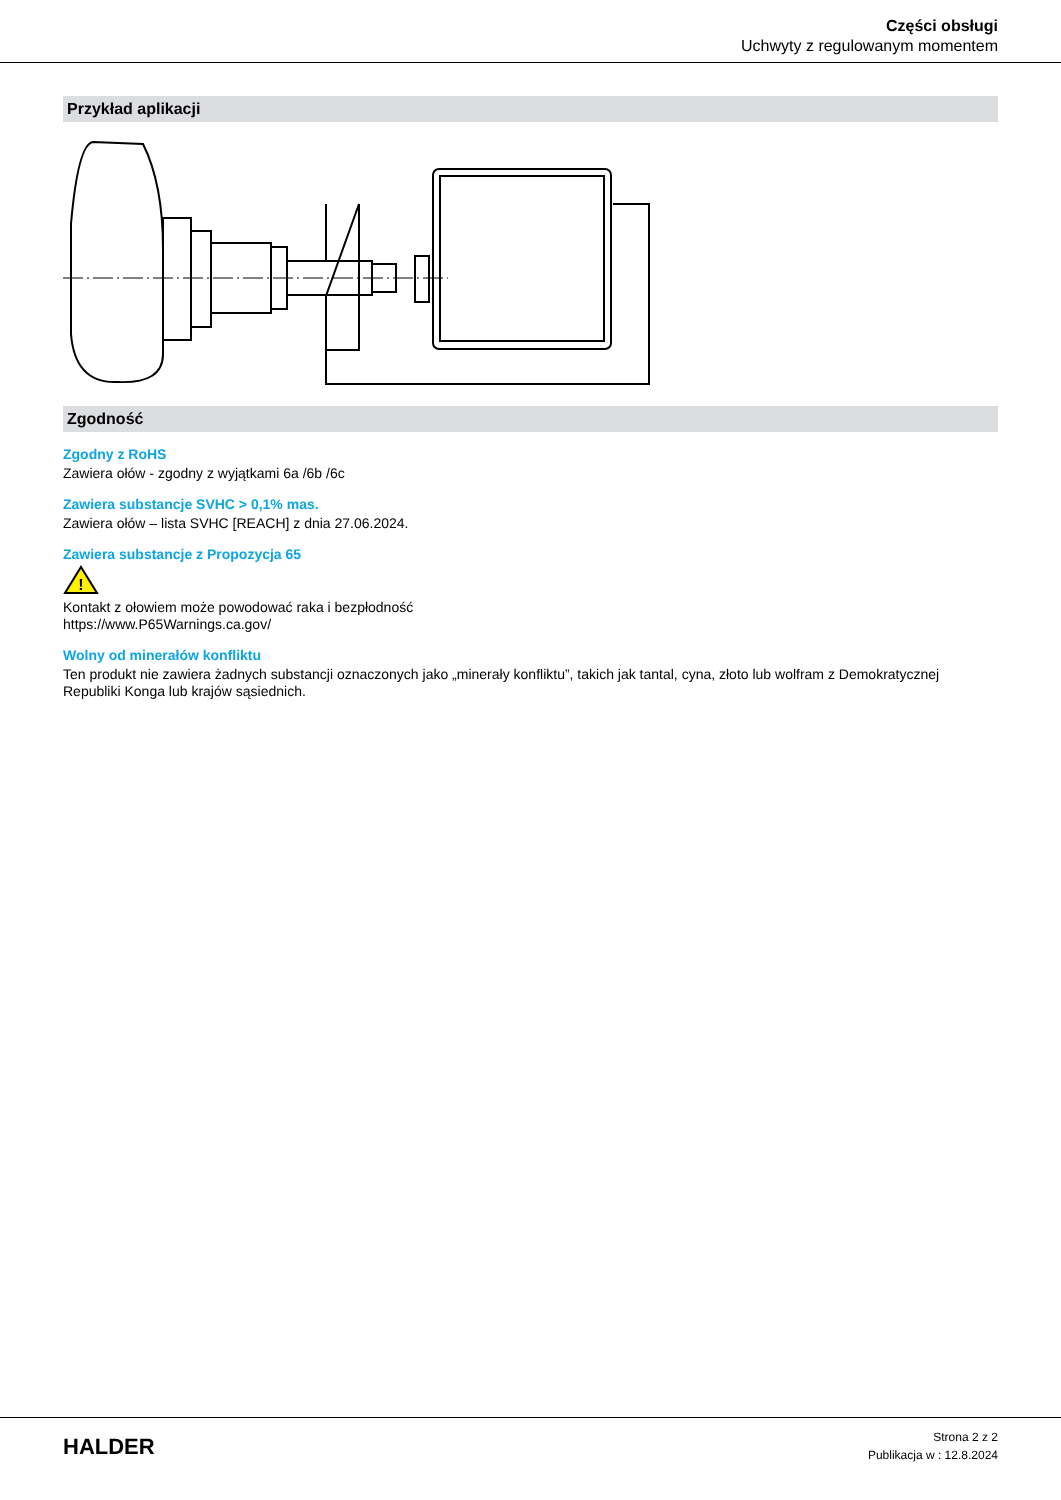Części obsługi
Uchwyty z regulowanym momentem
Przykład aplikacji
Zgodność
Zgodny z RoHS
Zawiera ołów - zgodny z wyjątkami 6a /6b /6c
Zawiera substancje SVHC > 0,1% mas.
Zawiera ołów – lista SVHC [REACH] z dnia 27.06.2024.
Zawiera substancje z Propozycja 65
!
Kontakt z ołowiem może powodować raka i bezpłodność
https://www.P65Warnings.ca.gov/
Wolny od minerałów konfliktu
Ten produkt nie zawiera żadnych substancji oznaczonych jako „minerały konfliktu”, takich jak tantal, cyna, złoto lub wolfram z Demokratycznej Republiki Konga lub krajów sąsiednich.
HALDER
Strona 2 z 2
Publikacja w : 12.8.2024